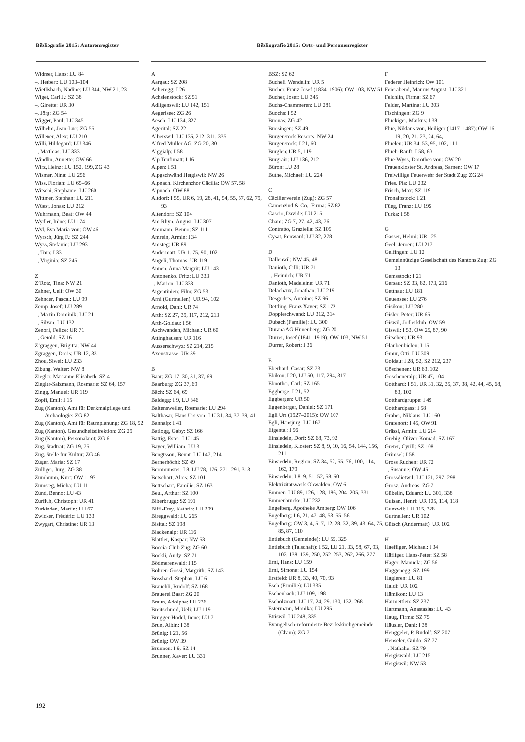Bibliografie 2015: Autorenregister
Bibliografie 2015: Orts- und Personenregister
Widmer, Hans: LU 84
–, Herbert: LU 103–104
Wietlisbach, Nadine: LU 344, NW 21, 23
Wiget, Carl J.: SZ 38
–, Ginette: UR 30
–, Jörg: ZG 54
Wigger, Paul: LU 345
Wilhelm, Jean-Luc: ZG 55
Willener, Alex: LU 210
Willi, Hildegard: LU 346
–, Matthias: LU 333
Windlin, Annette: OW 66
Wirz, Heinz: LU 152, 199, ZG 43
Wismer, Nina: LU 256
Wiss, Florian: LU 65–66
Witschi, Stephanie: LU 260
Wittmer, Stephan: LU 211
Wüest, Jonas: LU 212
Wuhrmann, Beat: OW 44
Wydler, Irène: LU 174
Wyl, Eva Maria von: OW 46
Wyrsch, Jürg F.: SZ 244
Wyss, Stefanie: LU 293
–, Tom: I 33
–, Virginia: SZ 245
Z
Z’Rotz, Tina: NW 21
Zahner, Ueli: OW 30
Zehnder, Pascal: LU 99
Zemp, Josef: LU 289
–, Martin Dominik: LU 21
–, Silvan: LU 132
Zenoni, Felice: UR 71
–, Gerold: SZ 16
Z’graggen, Brigitta: NW 44
Zgraggen, Doris: UR 12, 33
Zhou, Siwei: LU 233
Zibung, Walter: NW 8
Ziegler, Marianne Elisabeth: SZ 4
Ziegler-Salzmann, Rosmarie: SZ 64, 157
Zingg, Manuel: UR 119
Zopfi, Emil: I 15
Zug (Kanton). Amt für Denkmalpflege und Archäologie: ZG 82
Zug (Kanton). Amt für Raumplanung: ZG 18, 52
Zug (Kanton). Gesundheitsdirektion: ZG 29
Zug (Kanton). Personalamt: ZG 6
Zug. Stadtrat: ZG 19, 75
Zug. Stelle für Kultur: ZG 46
Züger, Maria: SZ 17
Zulliger, Jürg: ZG 38
Zumbrunn, Kurt: OW 1, 97
Zumsteg, Micha: LU 11
Zünd, Benno: LU 43
Zurfluh, Christoph: UR 41
Zurkinden, Martin: LU 67
Zwicker, Frédéric: LU 133
Zwygart, Christine: UR 13
A
Aargau: SZ 208
Acheregg: I 26
Achslenstock: SZ 51
Adligenswil: LU 142, 151
Aegerisee: ZG 26
Aesch: LU 134, 327
Ägerital: SZ 22
Alberswil: LU 136, 212, 311, 335
Alfred Müller AG: ZG 20, 30
Älggialp: I 58
Alp Teufimatt: I 16
Alpen: I 51
Alpgschwänd Hergiswil: NW 26
Alpnach, Kirchenchor Cäcilia: OW 57, 58
Alpnach: OW 88
Altdorf: I 55, UR 6, 19, 28, 41, 54, 55, 57, 62, 79, 93
Altendorf: SZ 104
Am Rhyn, August: LU 307
Ammann, Benno: SZ 111
Amrein, Armin: I 34
Amsteg: UR 89
Andermatt: UR 1, 75, 90, 102
Angeli, Thomas: UR 119
Annen, Anna Margrit: LU 143
Antonenko, Fritz: LU 333
–, Marion: LU 333
Argentinien: Film: ZG 53
Arni (Gurtnellen): UR 94, 102
Arnold, Dani: UR 74
Arth: SZ 27, 39, 117, 212, 213
Arth-Goldau: I 56
Aschwanden, Michael: UR 60
Attinghausen: UR 116
Ausserschwyz: SZ 214, 215
Axenstrasse: UR 39
B
Baar: ZG 17, 30, 31, 37, 69
Baarburg: ZG 37, 69
Bäch: SZ 64, 69
Baldegg: I 9, LU 346
Baltensweiler, Rosmarie: LU 294
Balthasar, Hans Urs von: LU 31, 34, 37–39, 41
Bannalp: I 41
Batlogg, Gaby: SZ 166
Bättig, Ester: LU 145
Bayer, William: LU 3
Bengtsson, Bennt: LU 147, 214
Bernerhöchi: SZ 49
Beromünster: I 8, LU 78, 176, 271, 291, 313
Betschart, Alois: SZ 101
Bettschart, Familie: SZ 163
Beul, Arthur: SZ 100
Biberbrugg: SZ 191
Biffi-Frey, Kathrin: LU 209
Bireggwald: LU 265
Bisital: SZ 198
Blackenalp: UR 116
Blättler, Kaspar: NW 53
Boccia-Club Zug: ZG 60
Böckli, Andy: SZ 71
Bödmerenwald: I 15
Bohren-Gössi, Margrith: SZ 143
Bosshard, Stephan: LU 6
Brauchli, Rudolf: SZ 168
Brauerei Baar: ZG 20
Braun, Adolphe: LU 236
Breitschmid, Ueli: LU 119
Brügger-Hodel, Irene: LU 7
Brun, Albin: I 38
Brünig: I 21, 56
Brünig: OW 39
Brunnen: I 9, SZ 14
Brunner, Xaver: LU 331
BSZ: SZ 62
Bucheli, Wendelin: UR 5
Bucher, Franz Josef (1834–1906): OW 103, NW 51
Bucher, Josef: LU 345
Buchs-Chammeren: LU 281
Buochs: I 52
Buonas: ZG 42
Buosingen: SZ 49
Bürgenstock Resorts: NW 24
Bürgenstock: I 21, 60
Bürglen: UR 5, 119
Burgrain: LU 136, 212
Büron: LU 28
Buthe, Michael: LU 224
C
Cäcilienverein (Zug): ZG 57
Camenzind & Co., Firma: SZ 82
Cascio, Davide: LU 215
Cham: ZG 7, 27, 42, 43, 76
Contratto, Graziella: SZ 105
Cysat, Renward: LU 32, 278
D
Dallenwil: NW 45, 48
Danioth, Cilli: UR 71
–, Heinrich: UR 71
Danioth, Madeleine: UR 71
Delachaux, Jonathan: LU 219
Desgodets, Antoine: SZ 96
Dettling, Franz Xaver: SZ 172
Doppleschwand: LU 312, 314
Dubach (Familie): LU 300
Durana AG Hünenberg: ZG 20
Durrer, Josef (1841–1919): OW 103, NW 51
Durrer, Robert: I 36
E
Eberhard, Cäsar: SZ 73
Ebikon: I 20, LU 50, 117, 294, 317
Ebnöther, Carl: SZ 165
Eggberge: I 21, 52
Eggbergen: UR 50
Eggenberger, Daniel: SZ 171
Egli Urs (1927–2015): OW 107
Egli, Hansjürg: LU 167
Eigental: I 56
Einsiedeln, Dorf: SZ 68, 73, 92
Einsiedeln, Kloster: SZ 8, 9, 10, 16, 54, 144, 156, 211
Einsiedeln, Region: SZ 34, 52, 55, 76, 100, 114, 163, 179
Einsiedeln: I 8–9, 51–52, 58, 60
Elektrizitätswerk Obwalden: OW 6
Emmen: LU 89, 126, 128, 186, 204–205, 331
Emmenbrücke: LU 232
Engelberg, Apotheke Amberg: OW 106
Engelberg: I 6, 21, 47–48, 53, 55–56
Engelberg: OW 3, 4, 5, 7, 12, 28, 32, 39, 43, 64, 75, 85, 87, 110
Entlebuch (Gemeinde): LU 55, 325
Entlebuch (Talschaft): I 52, LU 21, 33, 58, 67, 93, 102, 138–139, 250, 252–253, 262, 266, 277
Erni, Hans: LU 159
Erni, Simone: LU 154
Erstfeld: UR 8, 33, 40, 70, 93
Esch (Familie): LU 335
Eschenbach: LU 109, 198
Escholzmatt: LU 17, 24, 29, 130, 132, 268
Estermann, Monika: LU 295
Ettiswil: LU 248, 335
Evangelisch-reformierte Bezirkskirchgemeinde (Cham): ZG 7
F
Federer Heinrich: OW 101
Feierabend, Maurus August: LU 321
Felchlin, Firma: SZ 67
Felder, Martina: LU 303
Fischingen: ZG 9
Flückiger, Markus: I 38
Flüe, Niklaus von, Heiliger (1417–1487): OW 16, 19, 20, 21, 23, 24, 64,
Flüelen: UR 34, 53, 95, 102, 111
Flüeli-Ranft: I 58, 60
Flüe-Wyss, Dorothea von: OW 20
Frauenkloster St. Andreas, Sarnen: OW 17
Freiwillige Feuerwehr der Stadt Zug: ZG 24
Fries, Pia: LU 232
Frisch, Max: SZ 119
Fronalpstock: I 21
Füeg, Franz: LU 195
Furka: I 58
G
Gasser, Helmi: UR 125
Geel, Jeroen: LU 217
Gelfingen: LU 12
Gemeinnützige Gesellschaft des Kantons Zug: ZG 13
Gemsstock: I 21
Gersau: SZ 33, 82, 173, 216
Gettnau: LU 181
Geuensee: LU 276
Gisikon: LU 280
Gisler, Peter: UR 65
Giswil, Jodlerklub: OW 59
Giswil: I 53, OW 25, 87, 90
Gitschen: UR 93
Glaubenbielen: I 15
Gmür, Otti: LU 309
Goldau: I 28, 52, SZ 212, 237
Göschenen: UR 63, 102
Göscheneralp: UR 47, 104
Gotthard: I 51, UR 31, 32, 35, 37, 38, 42, 44, 45, 68, 83, 102
Gotthardgruppe: I 49
Gotthardpass: I 58
Graber, Niklaus: LU 160
Grafenort: I 45, OW 91
Grässl, Armin: LU 214
Grebig, Oliver-Konrad: SZ 167
Greter, Cyrill: SZ 108
Grimsel: I 58
Gross Ruchen: UR 72
–, Susanne: OW 45
Grossdietwil: LU 121, 297–298
Grosz, Andreas: ZG 7
Gübelin, Eduard: LU 301, 338
Guisan, Henri: UR 105, 114, 118
Gunzwil: LU 115, 328
Gurtnellen: UR 102
Gütsch (Andermatt): UR 102
H
Haefliger, Michael: I 34
Häfliger, Hans-Peter: SZ 58
Hager, Manuela: ZG 56
Haggenegg: SZ 199
Hagleren: LU 81
Haldi: UR 102
Hämikon: LU 13
Harmettlen: SZ 237
Hartmann, Anastasius: LU 43
Haug, Firma: SZ 75
Häusler, Dani: I 38
Henggeler, P. Rudolf: SZ 207
Henseler, Guido: SZ 77
–, Nathalie: SZ 79
Hergiswald: LU 215
Hergiswil: NW 53
192